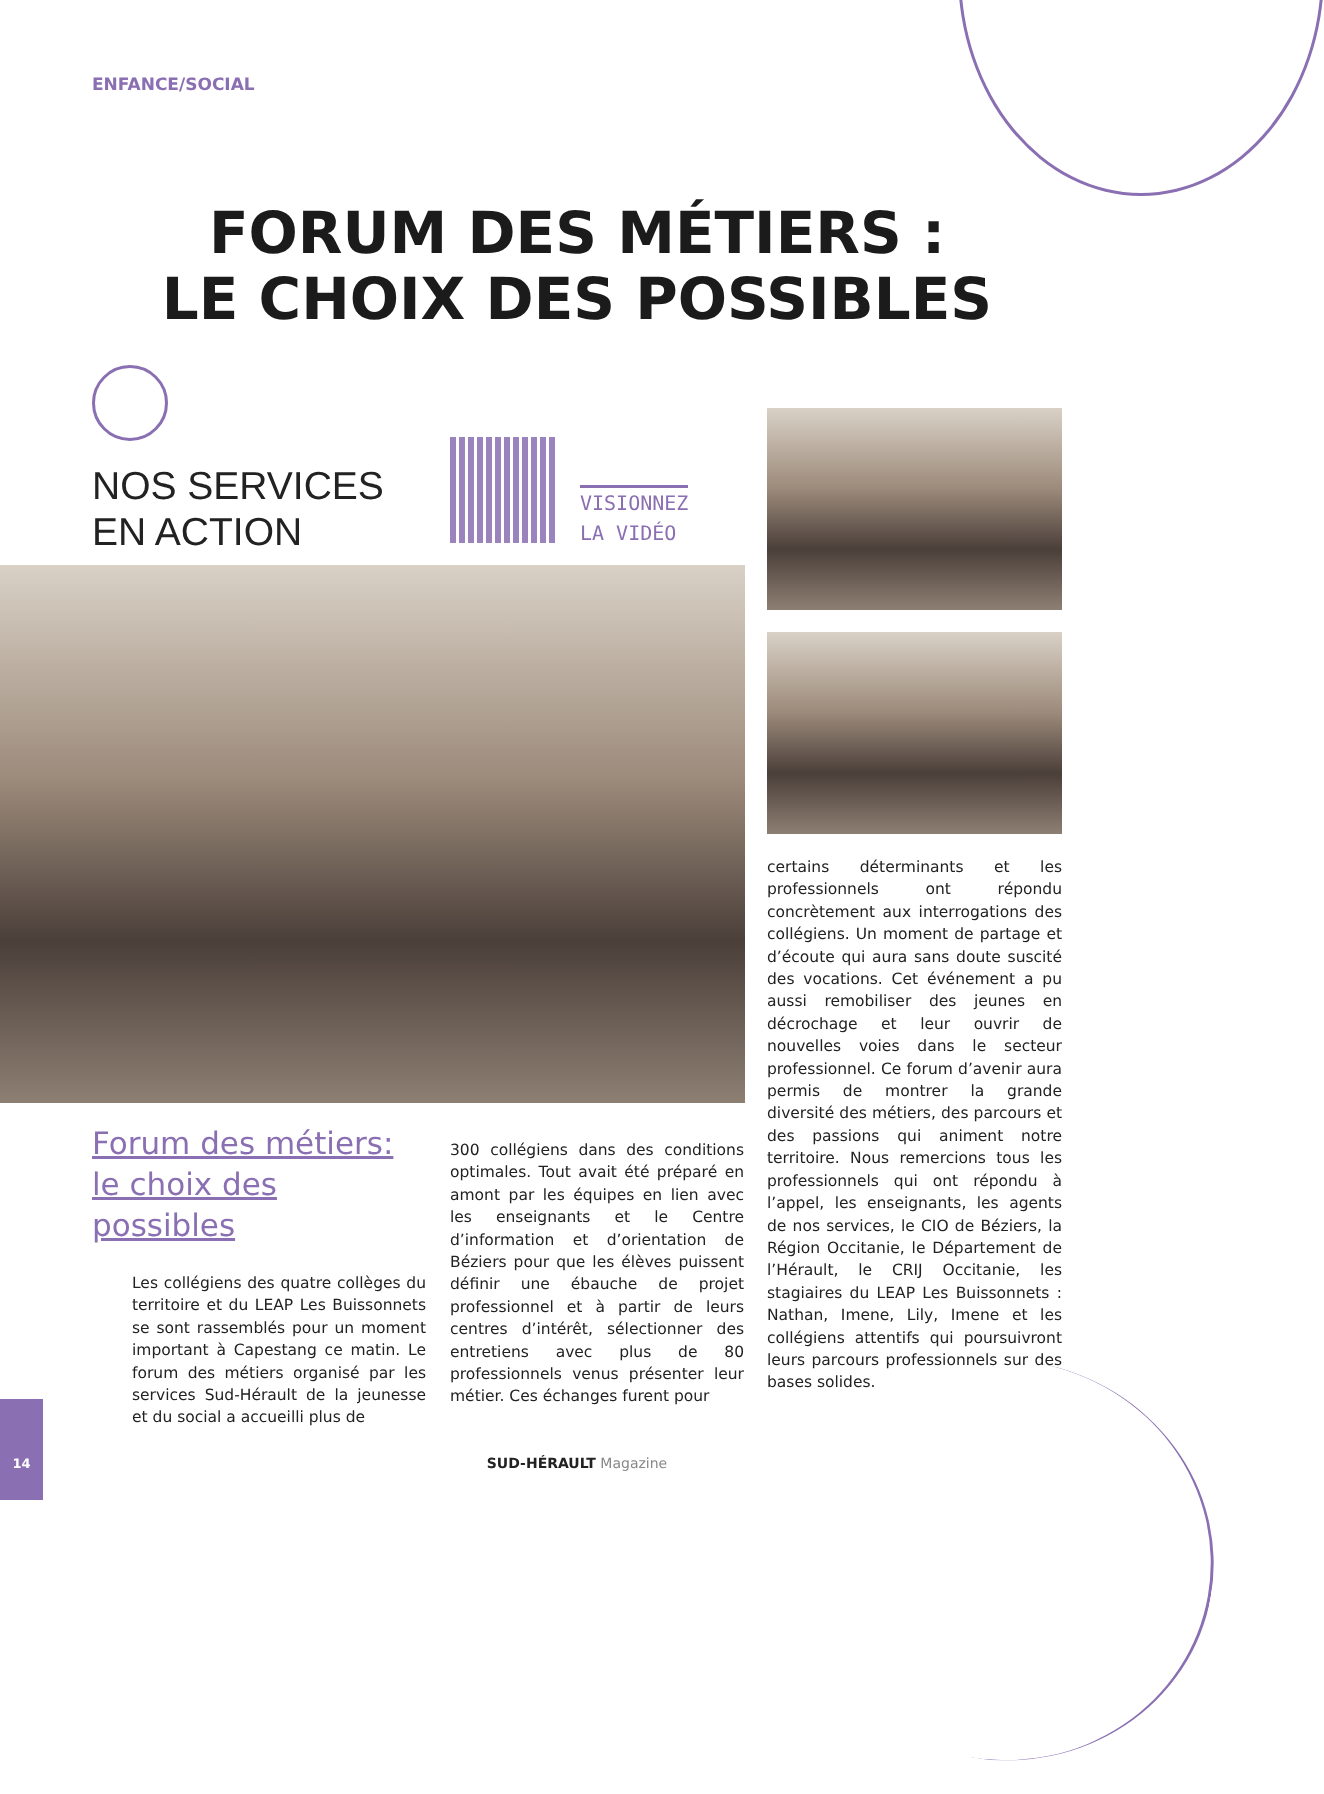ENFANCE/SOCIAL
FORUM DES MÉTIERS :
LE CHOIX DES POSSIBLES
NOS SERVICES
EN ACTION
VISIONNEZ
LA VIDÉO
Forum des métiers:
le choix des possibles
Les collégiens des quatre collèges du territoire et du LEAP Les Buissonnets se sont rassemblés pour un moment important à Capestang ce matin. Le forum des métiers organisé par les services Sud-Hérault de la jeunesse et du social a accueilli plus de
300 collégiens dans des conditions optimales. Tout avait été préparé en amont par les équipes en lien avec les enseignants et le Centre d’information et d’orientation de Béziers pour que les élèves puissent définir une ébauche de projet professionnel et à partir de leurs centres d’intérêt, sélectionner des entretiens avec plus de 80 professionnels venus présenter leur métier. Ces échanges furent pour
certains déterminants et les professionnels ont répondu concrètement aux interrogations des collégiens. Un moment de partage et d’écoute qui aura sans doute suscité des vocations. Cet événement a pu aussi remobiliser des jeunes en décrochage et leur ouvrir de nouvelles voies dans le secteur professionnel. Ce forum d’avenir aura permis de montrer la grande diversité des métiers, des parcours et des passions qui animent notre territoire. Nous remercions tous les professionnels qui ont répondu à l’appel, les enseignants, les agents de nos services, le CIO de Béziers, la Région Occitanie, le Département de l’Hérault, le CRIJ Occitanie, les stagiaires du LEAP Les Buissonnets : Nathan, Imene, Lily, Imene et les collégiens attentifs qui poursuivront leurs parcours professionnels sur des bases solides.
14
SUD-HÉRAULT Magazine